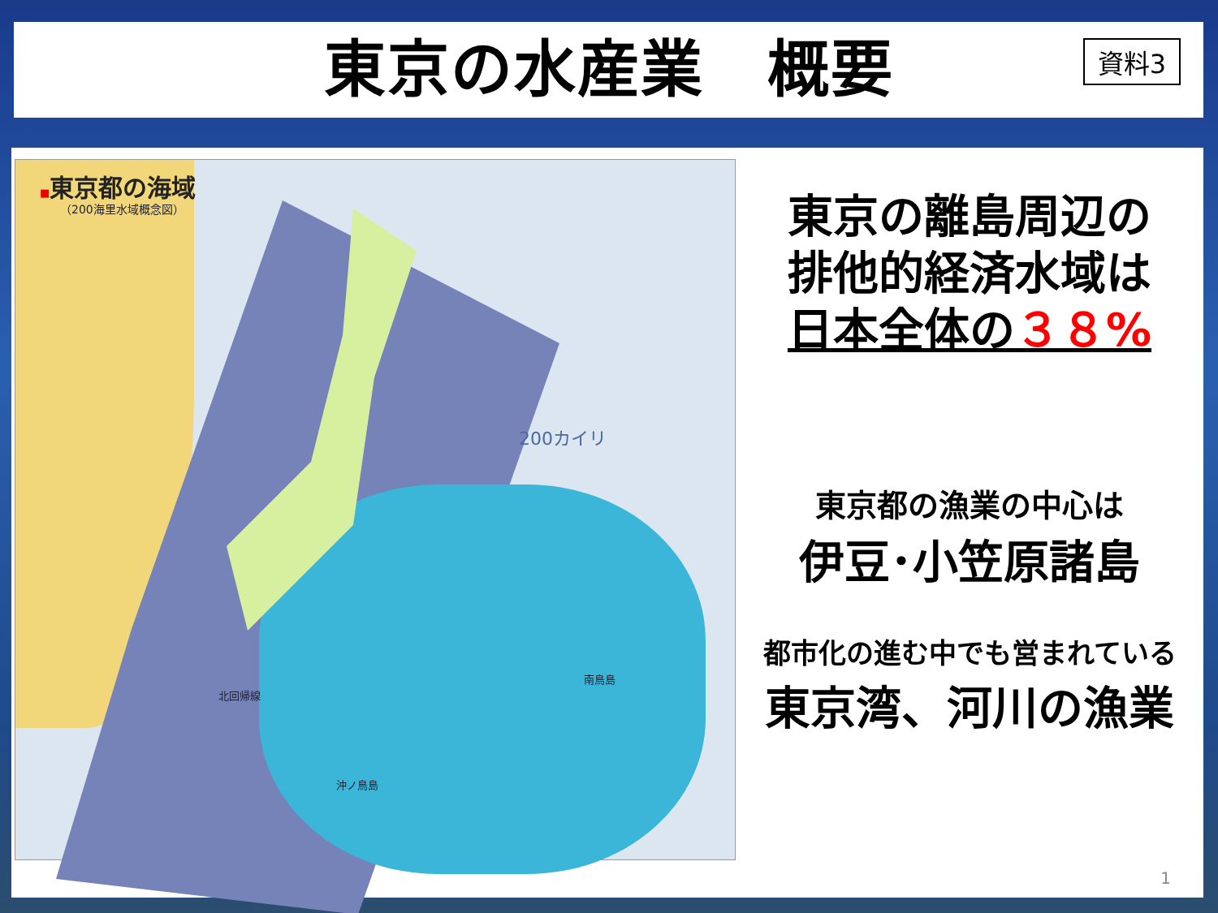東京の水産業　概要
資料3
■東京都の海域
（200海里水域概念図）
200カイリ
北回帰線
沖ノ鳥島
南鳥島
東京の離島周辺の
排他的経済水域は
日本全体の３８%
東京都の漁業の中心は
伊豆･小笠原諸島
都市化の進む中でも営まれている
東京湾、河川の漁業
1